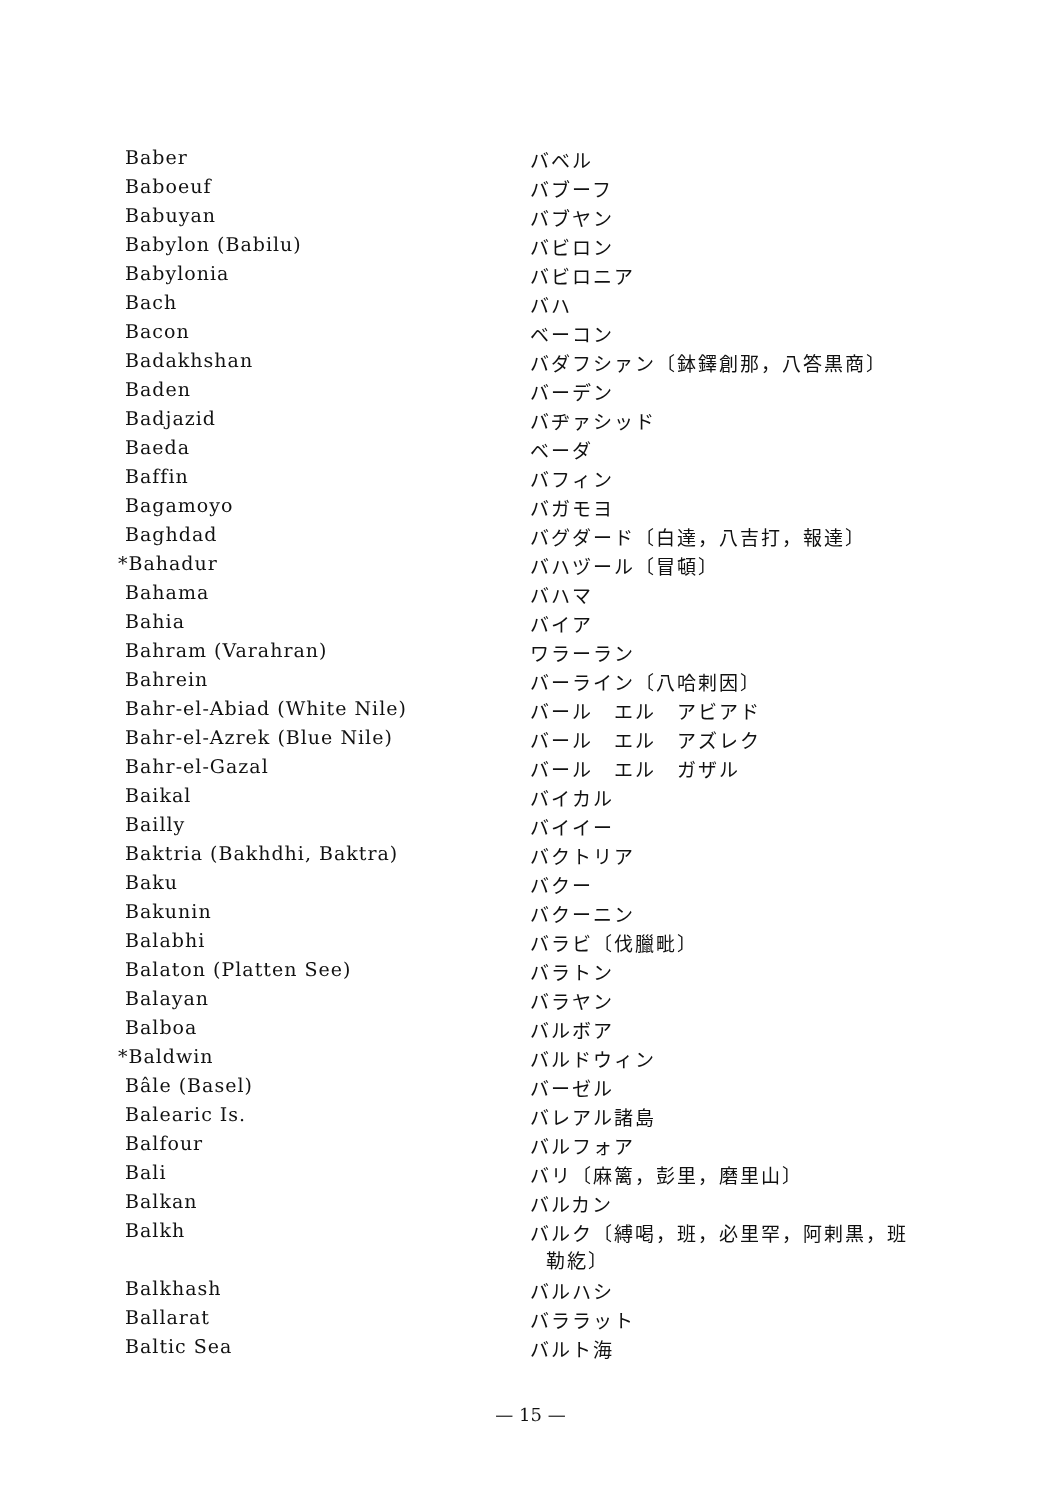| Baber | バベル |
| Baboeuf | バブーフ |
| Babuyan | バブヤン |
| Babylon (Babilu) | バビロン |
| Babylonia | バビロニア |
| Bach | バハ |
| Bacon | ベーコン |
| Badakhshan | バダフシァン〔鉢鐸創那，八答黒商〕 |
| Baden | バーデン |
| Badjazid | バヂァシッド |
| Baeda | ベーダ |
| Baffin | バフィン |
| Bagamoyo | バガモヨ |
| Baghdad | バグダード〔白達，八吉打，報達〕 |
| *Bahadur | バハヅール〔冒頓〕 |
| Bahama | バハマ |
| Bahia | バイア |
| Bahram (Varahran) | ワラーラン |
| Bahrein | バーライン〔八哈剌因〕 |
| Bahr-el-Abiad (White Nile) | バール エル アビアド |
| Bahr-el-Azrek (Blue Nile) | バール エル アズレク |
| Bahr-el-Gazal | バール エル ガザル |
| Baikal | バイカル |
| Bailly | バイイー |
| Baktria (Bakhdhi, Baktra) | バクトリア |
| Baku | バクー |
| Bakunin | バクーニン |
| Balabhi | バラビ〔伐臘毗〕 |
| Balaton (Platten See) | バラトン |
| Balayan | バラヤン |
| Balboa | バルボア |
| *Baldwin | バルドウィン |
| Bâle (Basel) | バーゼル |
| Balearic Is. | バレアル諸島 |
| Balfour | バルフォア |
| Bali | バリ〔麻篱，彭里，磨里山〕 |
| Balkan | バルカン |
| Balkh | バルク〔縛喝，班，必里罕，阿剌黒，班 勒紇〕 |
| Balkhash | バルハシ |
| Ballarat | バララット |
| Baltic Sea | バルト海 |
— 15 —